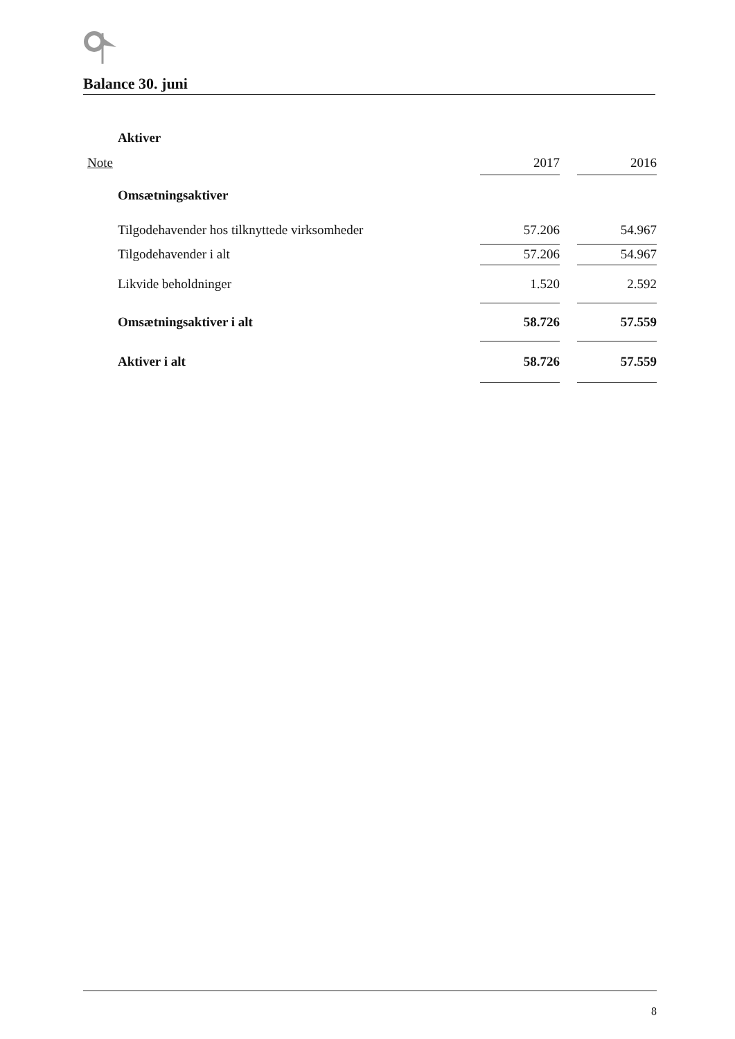Balance 30. juni
| | Aktiver | | | |
| Note | | 2017 | | 2016 |
| | Omsætningsaktiver | | | |
| | Tilgodehavender hos tilknyttede virksomheder | 57.206 | | 54.967 |
| | Tilgodehavender i alt | 57.206 | | 54.967 |
| | Likvide beholdninger | 1.520 | | 2.592 |
| | Omsætningsaktiver i alt | 58.726 | | 57.559 |
| | Aktiver i alt | 58.726 | | 57.559 |
8